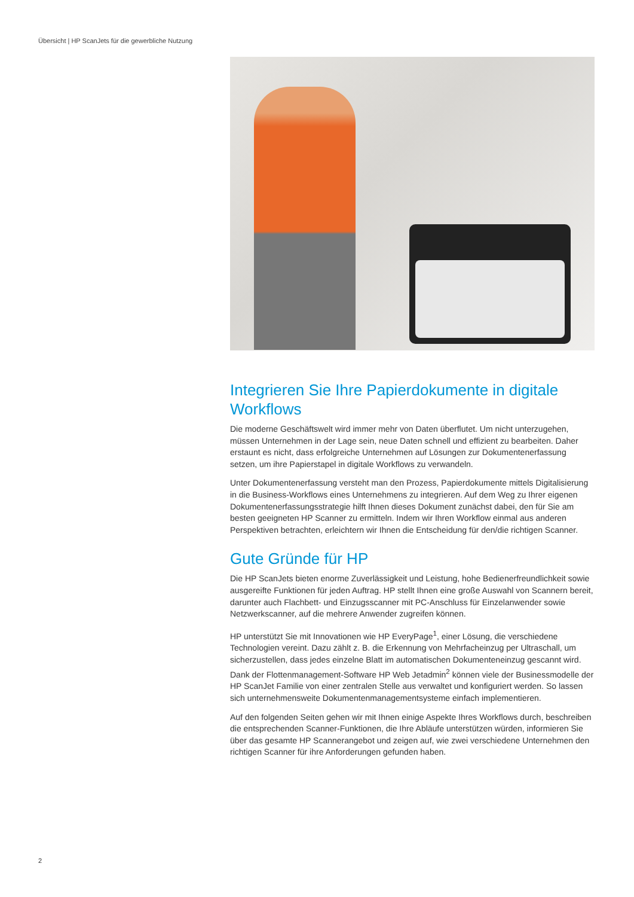Übersicht | HP ScanJets für die gewerbliche Nutzung
Integrieren Sie Ihre Papierdokumente in digitale Workflows
Die moderne Geschäftswelt wird immer mehr von Daten überflutet. Um nicht unterzugehen, müssen Unternehmen in der Lage sein, neue Daten schnell und effizient zu bearbeiten. Daher erstaunt es nicht, dass erfolgreiche Unternehmen auf Lösungen zur Dokumentenerfassung setzen, um ihre Papierstapel in digitale Workflows zu verwandeln.
Unter Dokumentenerfassung versteht man den Prozess, Papierdokumente mittels Digitalisierung in die Business-Workflows eines Unternehmens zu integrieren. Auf dem Weg zu Ihrer eigenen Dokumentenerfassungsstrategie hilft Ihnen dieses Dokument zunächst dabei, den für Sie am besten geeigneten HP Scanner zu ermitteln. Indem wir Ihren Workflow einmal aus anderen Perspektiven betrachten, erleichtern wir Ihnen die Entscheidung für den/die richtigen Scanner.
Gute Gründe für HP
Die HP ScanJets bieten enorme Zuverlässigkeit und Leistung, hohe Bedienerfreundlichkeit sowie ausgereifte Funktionen für jeden Auftrag. HP stellt Ihnen eine große Auswahl von Scannern bereit, darunter auch Flachbett- und Einzugsscanner mit PC-Anschluss für Einzelanwender sowie Netzwerkscanner, auf die mehrere Anwender zugreifen können.
HP unterstützt Sie mit Innovationen wie HP EveryPage<sup>1</sup>, einer Lösung, die verschiedene Technologien vereint. Dazu zählt z. B. die Erkennung von Mehrfacheinzug per Ultraschall, um sicherzustellen, dass jedes einzelne Blatt im automatischen Dokumenteneinzug gescannt wird. Dank der Flottenmanagement-Software HP Web Jetadmin<sup>2</sup> können viele der Businessmodelle der HP ScanJet Familie von einer zentralen Stelle aus verwaltet und konfiguriert werden. So lassen sich unternehmensweite Dokumentenmanagementsysteme einfach implementieren.
Auf den folgenden Seiten gehen wir mit Ihnen einige Aspekte Ihres Workflows durch, beschreiben die entsprechenden Scanner-Funktionen, die Ihre Abläufe unterstützen würden, informieren Sie über das gesamte HP Scannerangebot und zeigen auf, wie zwei verschiedene Unternehmen den richtigen Scanner für ihre Anforderungen gefunden haben.
2